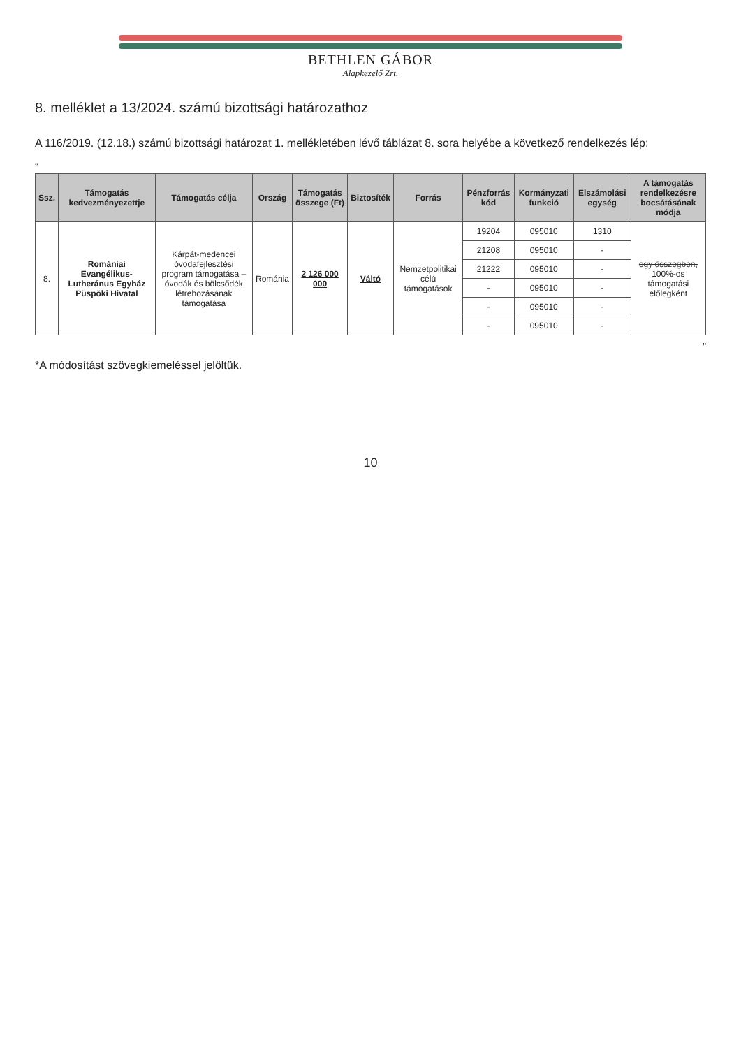BETHLEN GÁBOR
Alapkezelő Zrt.
8. melléklet a 13/2024. számú bizottsági határozathoz
A 116/2019. (12.18.) számú bizottsági határozat 1. mellékletében lévő táblázat 8. sora helyébe a következő rendelkezés lép:
„
| Ssz. | Támogatás kedvezményezettje | Támogatás célja | Ország | Támogatás összege (Ft) | Biztosíték | Forrás | Pénzforrás kód | Kormányzati funkció | Elszámolási egység | A támogatás rendelkezésre bocsátásának módja |
| --- | --- | --- | --- | --- | --- | --- | --- | --- | --- | --- |
| 8. | Romániai Evangélikus-Lutheránus Egyház Püspöki Hivatal | Kárpát-medencei óvodafejlesztési program támogatása – óvodák és bölcsődék létrehozásának támogatása | Románia | 2 126 000 000 | Váltó | Nemzetpolitikai célú támogatások | 19204 | 095010 | 1310 | egy összegben, 100%-os támogatási előlegként |
| | | | | | | | 21208 | 095010 | - | |
| | | | | | | | 21222 | 095010 | - | |
| | | | | | | | - | 095010 | - | |
| | | | | | | | - | 095010 | - | |
| | | | | | | | - | 095010 | - | |
”
*A módosítást szövegkiemeléssel jelöltük.
10